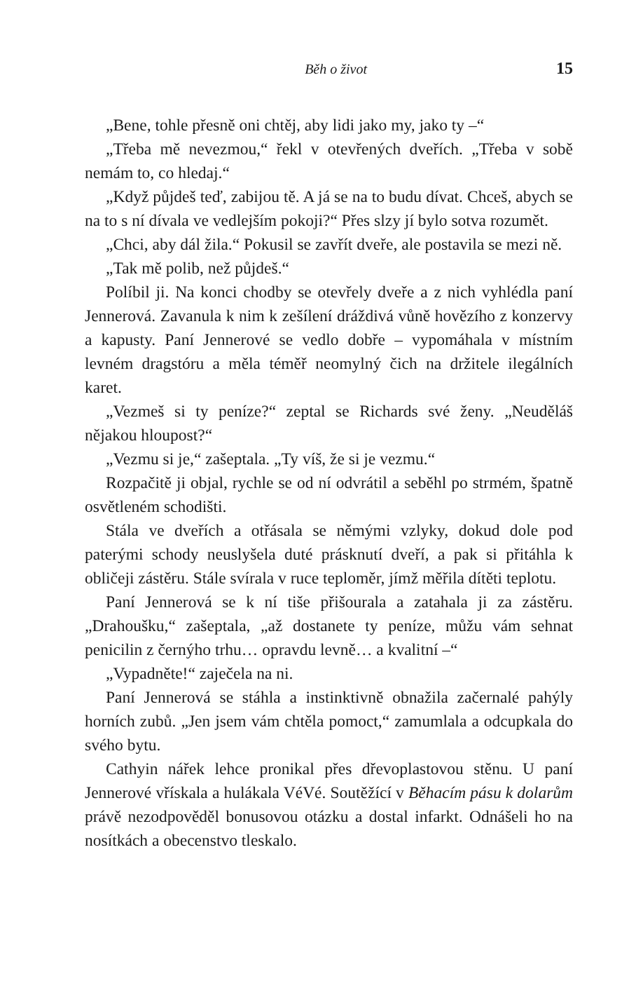Běh o život 15
„Bene, tohle přesně oni chtěj, aby lidi jako my, jako ty –“
„Třeba mě nevezmou,“ řekl v otevřených dveřích. „Třeba v sobě nemám to, co hledaj.“
„Když půjdeš teď, zabijou tě. A já se na to budu dívat. Chceš, abych se na to s ní dívala ve vedlejším pokoji?“ Přes slzy jí bylo sotva rozumět.
„Chci, aby dál žila.“ Pokusil se zavřít dveře, ale postavila se mezi ně.
„Tak mě polib, než půjdeš.“
Políbil ji. Na konci chodby se otevřely dveře a z nich vyhlédla paní Jennerová. Zavanula k nim k zešílení dráždivá vůně hovězího z konzervy a kapusty. Paní Jennerové se vedlo dobře – vypomáhala v místním levném dragstóru a měla téměř neomylný čich na držitele ilegálních karet.
„Vezmeš si ty peníze?“ zeptal se Richards své ženy. „Neuděláš nějakou hloupost?“
„Vezmu si je,“ zašeptala. „Ty víš, že si je vezmu.“
Rozpačitě ji objal, rychle se od ní odvrátil a seběhl po strmém, špatně osvětleném schodišti.
Stála ve dveřích a otřásala se němými vzlyky, dokud dole pod paterými schody neuslyšela duté prásknutí dveří, a pak si přitáhla k obličeji zástěru. Stále svírala v ruce teploměr, jímž měřila dítěti teplotu.
Paní Jennerová se k ní tiše přišourala a zatahala ji za zástěru. „Drahoušku,“ zašeptala, „až dostanete ty peníze, můžu vám sehnat penicilin z černýho trhu… opravdu levně… a kvalitní –“
„Vypadněte!“ zaječela na ni.
Paní Jennerová se stáhla a instinktivně obnažila začernalé pahýly horních zubů. „Jen jsem vám chtěla pomoct,“ zamumlala a odcupkala do svého bytu.
Cathyin nářek lehce pronikal přes dřevoplastovou stěnu. U paní Jennerové vřískala a hulákala VéVé. Soutěžící v Běhacím pásu k dolarům právě nezodpověděl bonusovou otázku a dostal infarkt. Odnášeli ho na nosítkách a obecenstvo tleskalo.